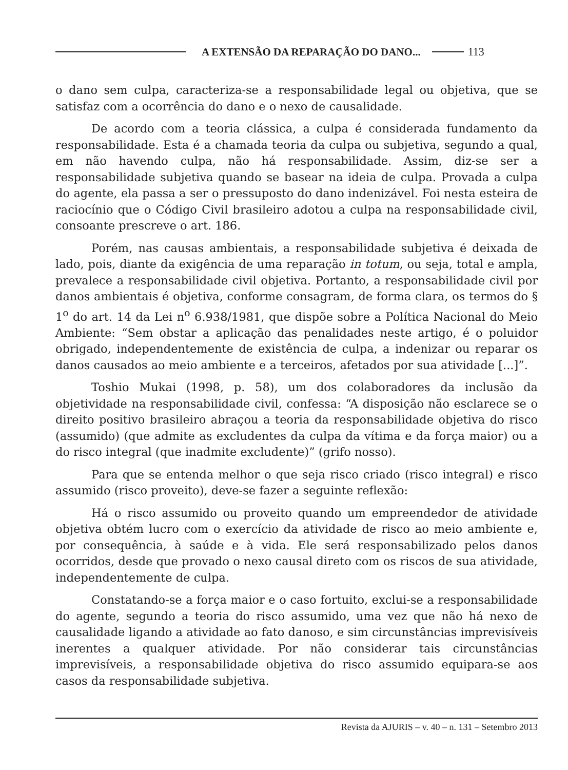A EXTENSÃO DA REPARAÇÃO DO DANO... 113
o dano sem culpa, caracteriza-se a responsabilidade legal ou objetiva, que se satisfaz com a ocorrência do dano e o nexo de causalidade.
De acordo com a teoria clássica, a culpa é considerada fundamento da responsabilidade. Esta é a chamada teoria da culpa ou subjetiva, segundo a qual, em não havendo culpa, não há responsabilidade. Assim, diz-se ser a responsabilidade subjetiva quando se basear na ideia de culpa. Provada a culpa do agente, ela passa a ser o pressuposto do dano indenizável. Foi nesta esteira de raciocínio que o Código Civil brasileiro adotou a culpa na responsabilidade civil, consoante prescreve o art. 186.
Porém, nas causas ambientais, a responsabilidade subjetiva é deixada de lado, pois, diante da exigência de uma reparação in totum, ou seja, total e ampla, prevalece a responsabilidade civil objetiva. Portanto, a responsabilidade civil por danos ambientais é objetiva, conforme consagram, de forma clara, os termos do § 1<sup>o</sup> do art. 14 da Lei n<sup>o</sup> 6.938/1981, que dispõe sobre a Política Nacional do Meio Ambiente: “Sem obstar a aplicação das penalidades neste artigo, é o poluidor obrigado, independentemente de existência de culpa, a indenizar ou reparar os danos causados ao meio ambiente e a terceiros, afetados por sua atividade [...]”.
Toshio Mukai (1998, p. 58), um dos colaboradores da inclusão da objetividade na responsabilidade civil, confessa: “A disposição não esclarece se o direito positivo brasileiro abraçou a teoria da responsabilidade objetiva do risco (assumido) (que admite as excludentes da culpa da vítima e da força maior) ou a do risco integral (que inadmite excludente)” (grifo nosso).
Para que se entenda melhor o que seja risco criado (risco integral) e risco assumido (risco proveito), deve-se fazer a seguinte reflexão:
Há o risco assumido ou proveito quando um empreendedor de atividade objetiva obtém lucro com o exercício da atividade de risco ao meio ambiente e, por consequência, à saúde e à vida. Ele será responsabilizado pelos danos ocorridos, desde que provado o nexo causal direto com os riscos de sua atividade, independentemente de culpa.
Constatando-se a força maior e o caso fortuito, exclui-se a responsabilidade do agente, segundo a teoria do risco assumido, uma vez que não há nexo de causalidade ligando a atividade ao fato danoso, e sim circunstâncias imprevisíveis inerentes a qualquer atividade. Por não considerar tais circunstâncias imprevisíveis, a responsabilidade objetiva do risco assumido equipara-se aos casos da responsabilidade subjetiva.
Revista da AJURIS – v. 40 – n. 131 – Setembro 2013